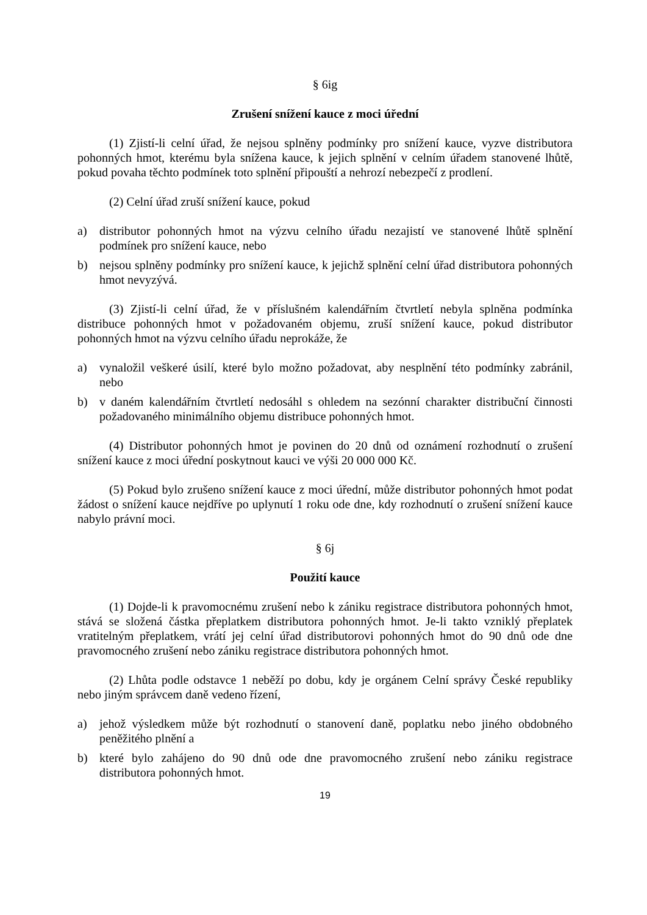§ 6ig
Zrušení snížení kauce z moci úřední
(1) Zjistí-li celní úřad, že nejsou splněny podmínky pro snížení kauce, vyzve distributora pohonných hmot, kterému byla snížena kauce, k jejich splnění v celním úřadem stanovené lhůtě, pokud povaha těchto podmínek toto splnění připouští a nehrozí nebezpečí z prodlení.
(2) Celní úřad zruší snížení kauce, pokud
a) distributor pohonných hmot na výzvu celního úřadu nezajistí ve stanovené lhůtě splnění podmínek pro snížení kauce, nebo
b) nejsou splněny podmínky pro snížení kauce, k jejichž splnění celní úřad distributora pohonných hmot nevyzývá.
(3) Zjistí-li celní úřad, že v příslušném kalendářním čtvrtletí nebyla splněna podmínka distribuce pohonných hmot v požadovaném objemu, zruší snížení kauce, pokud distributor pohonných hmot na výzvu celního úřadu neprokáže, že
a) vynaložil veškeré úsilí, které bylo možno požadovat, aby nesplnění této podmínky zabránil, nebo
b) v daném kalendářním čtvrtletí nedosáhl s ohledem na sezónní charakter distribuční činnosti požadovaného minimálního objemu distribuce pohonných hmot.
(4) Distributor pohonných hmot je povinen do 20 dnů od oznámení rozhodnutí o zrušení snížení kauce z moci úřední poskytnout kauci ve výši 20 000 000 Kč.
(5) Pokud bylo zrušeno snížení kauce z moci úřední, může distributor pohonných hmot podat žádost o snížení kauce nejdříve po uplynutí 1 roku ode dne, kdy rozhodnutí o zrušení snížení kauce nabylo právní moci.
§ 6j
Použití kauce
(1) Dojde-li k pravomocnému zrušení nebo k zániku registrace distributora pohonných hmot, stává se složená částka přeplatkem distributora pohonných hmot. Je-li takto vzniklý přeplatek vratitelným přeplatkem, vrátí jej celní úřad distributorovi pohonných hmot do 90 dnů ode dne pravomocného zrušení nebo zániku registrace distributora pohonných hmot.
(2) Lhůta podle odstavce 1 neběží po dobu, kdy je orgánem Celní správy České republiky nebo jiným správcem daně vedeno řízení,
a) jehož výsledkem může být rozhodnutí o stanovení daně, poplatku nebo jiného obdobného peněžitého plnění a
b) které bylo zahájeno do 90 dnů ode dne pravomocného zrušení nebo zániku registrace distributora pohonných hmot.
19